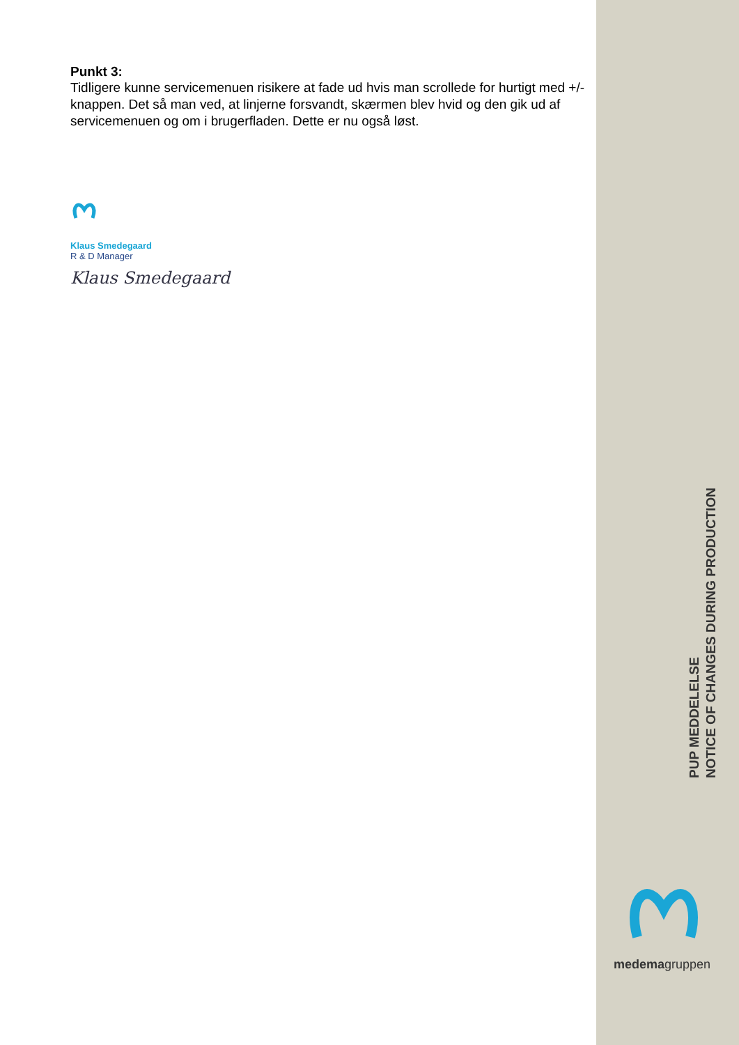Punkt 3:
Tidligere kunne servicemenuen risikere at fade ud hvis man scrollede for hurtigt med +/- knappen. Det så man ved, at linjerne forsvandt, skærmen blev hvid og den gik ud af servicemenuen og om i brugerfladen. Dette er nu også løst.
Klaus Smedegaard
R & D Manager
Klaus Smedegaard
PUP MEDDELELSE
NOTICE OF CHANGES DURING PRODUCTION
medemagruppen